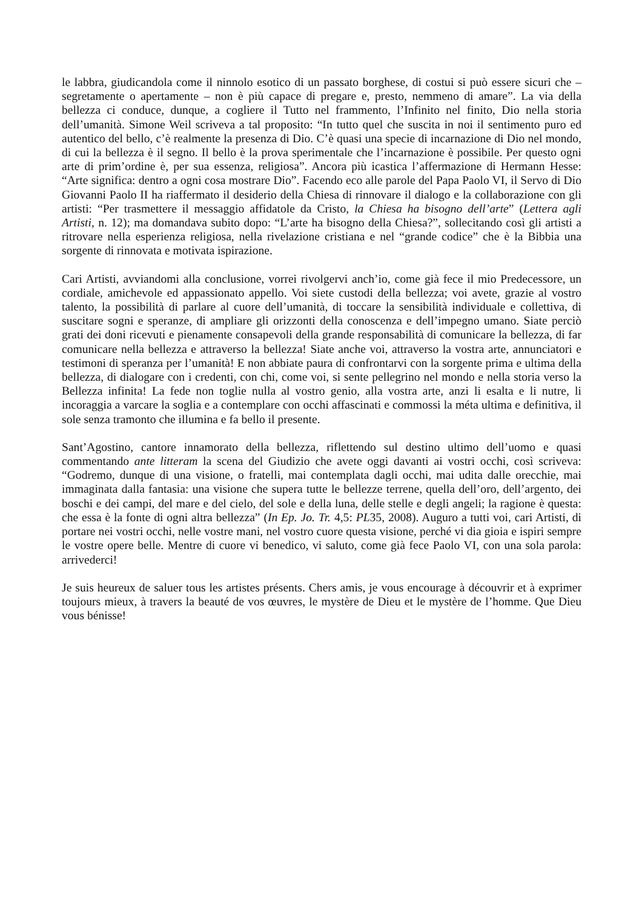le labbra, giudicandola come il ninnolo esotico di un passato borghese, di costui si può essere sicuri che – segretamente o apertamente – non è più capace di pregare e, presto, nemmeno di amare”. La via della bellezza ci conduce, dunque, a cogliere il Tutto nel frammento, l’Infinito nel finito, Dio nella storia dell’umanità. Simone Weil scriveva a tal proposito: “In tutto quel che suscita in noi il sentimento puro ed autentico del bello, c’è realmente la presenza di Dio. C’è quasi una specie di incarnazione di Dio nel mondo, di cui la bellezza è il segno. Il bello è la prova sperimentale che l’incarnazione è possibile. Per questo ogni arte di prim’ordine è, per sua essenza, religiosa”. Ancora più icastica l’affermazione di Hermann Hesse: “Arte significa: dentro a ogni cosa mostrare Dio”. Facendo eco alle parole del Papa Paolo VI, il Servo di Dio Giovanni Paolo II ha riaffermato il desiderio della Chiesa di rinnovare il dialogo e la collaborazione con gli artisti: “Per trasmettere il messaggio affidatole da Cristo, la Chiesa ha bisogno dell’arte” (Lettera agli Artisti, n. 12); ma domandava subito dopo: “L’arte ha bisogno della Chiesa?”, sollecitando così gli artisti a ritrovare nella esperienza religiosa, nella rivelazione cristiana e nel “grande codice” che è la Bibbia una sorgente di rinnovata e motivata ispirazione.
Cari Artisti, avviandomi alla conclusione, vorrei rivolgervi anch’io, come già fece il mio Predecessore, un cordiale, amichevole ed appassionato appello. Voi siete custodi della bellezza; voi avete, grazie al vostro talento, la possibilità di parlare al cuore dell’umanità, di toccare la sensibilità individuale e collettiva, di suscitare sogni e speranze, di ampliare gli orizzonti della conoscenza e dell’impegno umano. Siate perciò grati dei doni ricevuti e pienamente consapevoli della grande responsabilità di comunicare la bellezza, di far comunicare nella bellezza e attraverso la bellezza! Siate anche voi, attraverso la vostra arte, annunciatori e testimoni di speranza per l’umanità! E non abbiate paura di confrontarvi con la sorgente prima e ultima della bellezza, di dialogare con i credenti, con chi, come voi, si sente pellegrino nel mondo e nella storia verso la Bellezza infinita! La fede non toglie nulla al vostro genio, alla vostra arte, anzi li esalta e li nutre, li incoraggia a varcare la soglia e a contemplare con occhi affascinati e commossi la méta ultima e definitiva, il sole senza tramonto che illumina e fa bello il presente.
Sant’Agostino, cantore innamorato della bellezza, riflettendo sul destino ultimo dell’uomo e quasi commentando ante litteram la scena del Giudizio che avete oggi davanti ai vostri occhi, così scriveva: “Godremo, dunque di una visione, o fratelli, mai contemplata dagli occhi, mai udita dalle orecchie, mai immaginata dalla fantasia: una visione che supera tutte le bellezze terrene, quella dell’oro, dell’argento, dei boschi e dei campi, del mare e del cielo, del sole e della luna, delle stelle e degli angeli; la ragione è questa: che essa è la fonte di ogni altra bellezza” (In Ep. Jo. Tr. 4,5: PL35, 2008). Auguro a tutti voi, cari Artisti, di portare nei vostri occhi, nelle vostre mani, nel vostro cuore questa visione, perché vi dia gioia e ispiri sempre le vostre opere belle. Mentre di cuore vi benedico, vi saluto, come già fece Paolo VI, con una sola parola: arrivederci!
Je suis heureux de saluer tous les artistes présents. Chers amis, je vous encourage à découvrir et à exprimer toujours mieux, à travers la beauté de vos œuvres, le mystère de Dieu et le mystère de l’homme. Que Dieu vous bénisse!